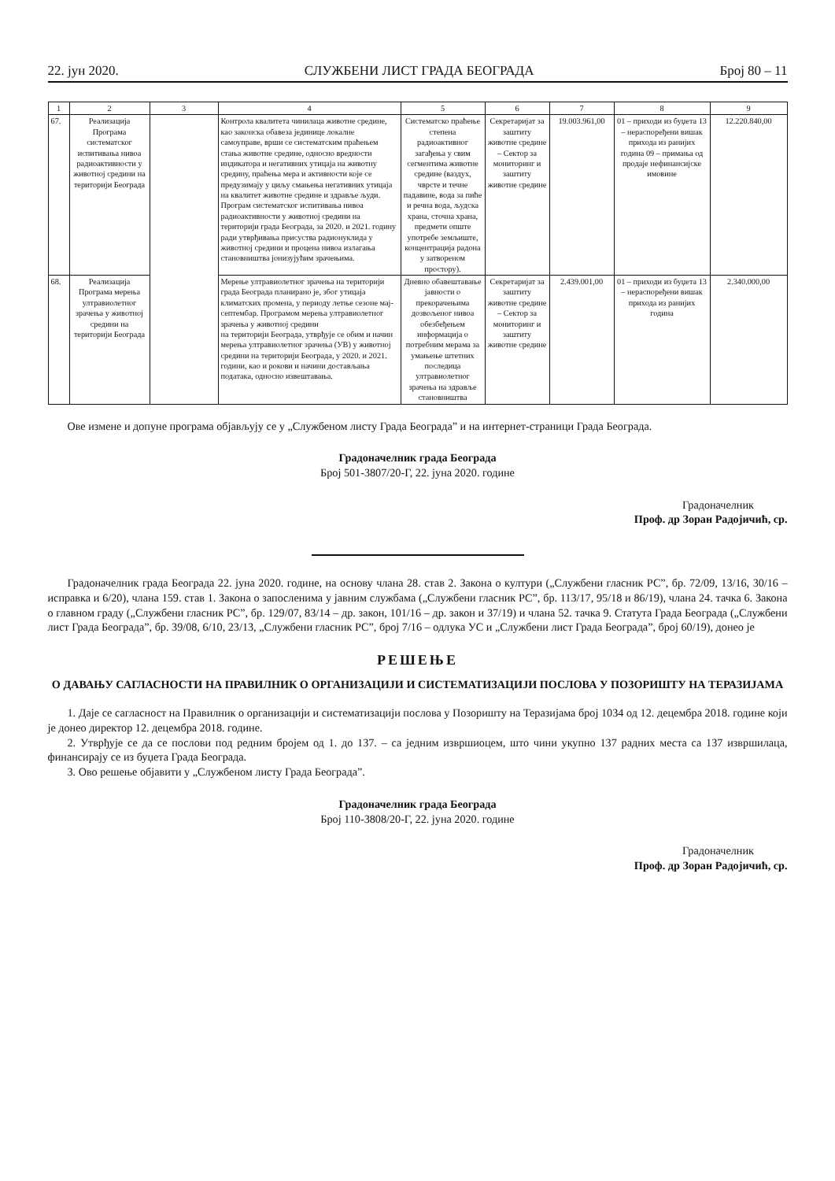22. јун 2020. СЛУЖБЕНИ ЛИСТ ГРАДА БЕОГРАДА Број 80 – 11
| 1 | 2 | 3 | 4 | 5 | 6 | 7 | 8 | 9 |
| --- | --- | --- | --- | --- | --- | --- | --- | --- |
| 67. | Реализација Програма систематског испитивања нивоа радиоактивности у животној средини на територији Београда | | Контрола квалитета чинилаца животне средине, као законска обавеза јединице локалне самоуправе, врши се систематским праћењем стања животне средине, односно вредности индикатора и негативних утицаја на животну средину, праћења мера и активности које се предузимају у циљу смањења негативних утицаја на квалитет животне средине и здравље људи. Програм систематског испитивања нивоа радиоактивности у животној средини на територији града Београда, за 2020. и 2021. годину ради утврђивања присуства радионуклида у животној средини и процена нивоа излагања становништва јонизујућим зрачењима. | Систематско праћење степена радиоактивног загађења у свим сегментима животне средине (ваздух, чврсте и течне падавине, вода за пиће и речна вода, људска храна, сточна храна, предмети опште употребе земљиште, концентрација радона у затвореном простору). | Секретаријат за заштиту животне средине – Сектор за мониторинг и заштиту животне средине | 19.003.961,00 | 01 – приходи из буџета 13 – нераспоређени вишак прихода из ранијих година 09 – примања од продаје нефинансијске имовине | 12.220.840,00 |
| 68. | Реализација Програма мерења ултравиолетног зрачења у животној средини на територији Београда | | Мерење ултравиолетног зрачења на територији града Београда планирано је, због утицаја климатских промена, у периоду летње сезоне мај-септембар. Програмом мерења ултравиолетног зрачења у животној средини на територији Београда, утврђује се обим и начин мерења ултравиолетног зрачења (УВ) у животној средини на територији Београда, у 2020. и 2021. години, као и рокови и начини достављања података, односно извештавања. | Дневно обавештавање јавности о прекорачењима дозвољеног нивоа обезбеђењем информација о потребним мерама за умањење штетних последица ултравиолетног зрачења на здравље становништва | Секретаријат за заштиту животне средине – Сектор за мониторинг и заштиту животне средине | 2.439.001,00 | 01 – приходи из буџета 13 – нераспоређени вишак прихода из ранијих година | 2.340.000,00 |
Ове измене и допуне програма објављују се у „Службеном листу Града Београда” и на интернет-страници Града Београда.
Градоначелник града Београда
Број 501-3807/20-Г, 22. јуна 2020. године
Градоначелник
Проф. др Зоран Радојичић, ср.
Градоначелник града Београда 22. јуна 2020. године, на основу члана 28. став 2. Закона о култури („Службени гласник РС”, бр. 72/09, 13/16, 30/16 – исправка и 6/20), члана 159. став 1. Закона о запосленима у јавним службама („Службени гласник РС”, бр. 113/17, 95/18 и 86/19), члана 24. тачка 6. Закона о главном граду („Службени гласник РС”, бр. 129/07, 83/14 – др. закон, 101/16 – др. закон и 37/19) и члана 52. тачка 9. Статута Града Београда („Службени лист Града Београда”, бр. 39/08, 6/10, 23/13, „Службени гласник РС”, број 7/16 – одлука УС и „Службени лист Града Београда”, број 60/19), донео је
РЕШЕЊЕ
О ДАВАЊУ САГЛАСНОСТИ НА ПРАВИЛНИК О ОРГАНИЗАЦИЈИ И СИСТЕМАТИЗАЦИЈИ ПОСЛОВА У ПОЗОРИШТУ НА ТЕРАЗИЈАМА
1. Даје се сагласност на Правилник о организацији и систематизацији послова у Позоришту на Теразијама број 1034 од 12. децембра 2018. године који је донео директор 12. децембра 2018. године.
2. Утврђује се да се послови под редним бројем од 1. до 137. – са једним извршиоцем, што чини укупно 137 радних места са 137 извршилаца, финансирају се из буџета Града Београда.
3. Ово решење објавити у „Службеном листу Града Београда”.
Градоначелник града Београда
Број 110-3808/20-Г, 22. јуна 2020. године
Градоначелник
Проф. др Зоран Радојичић, ср.